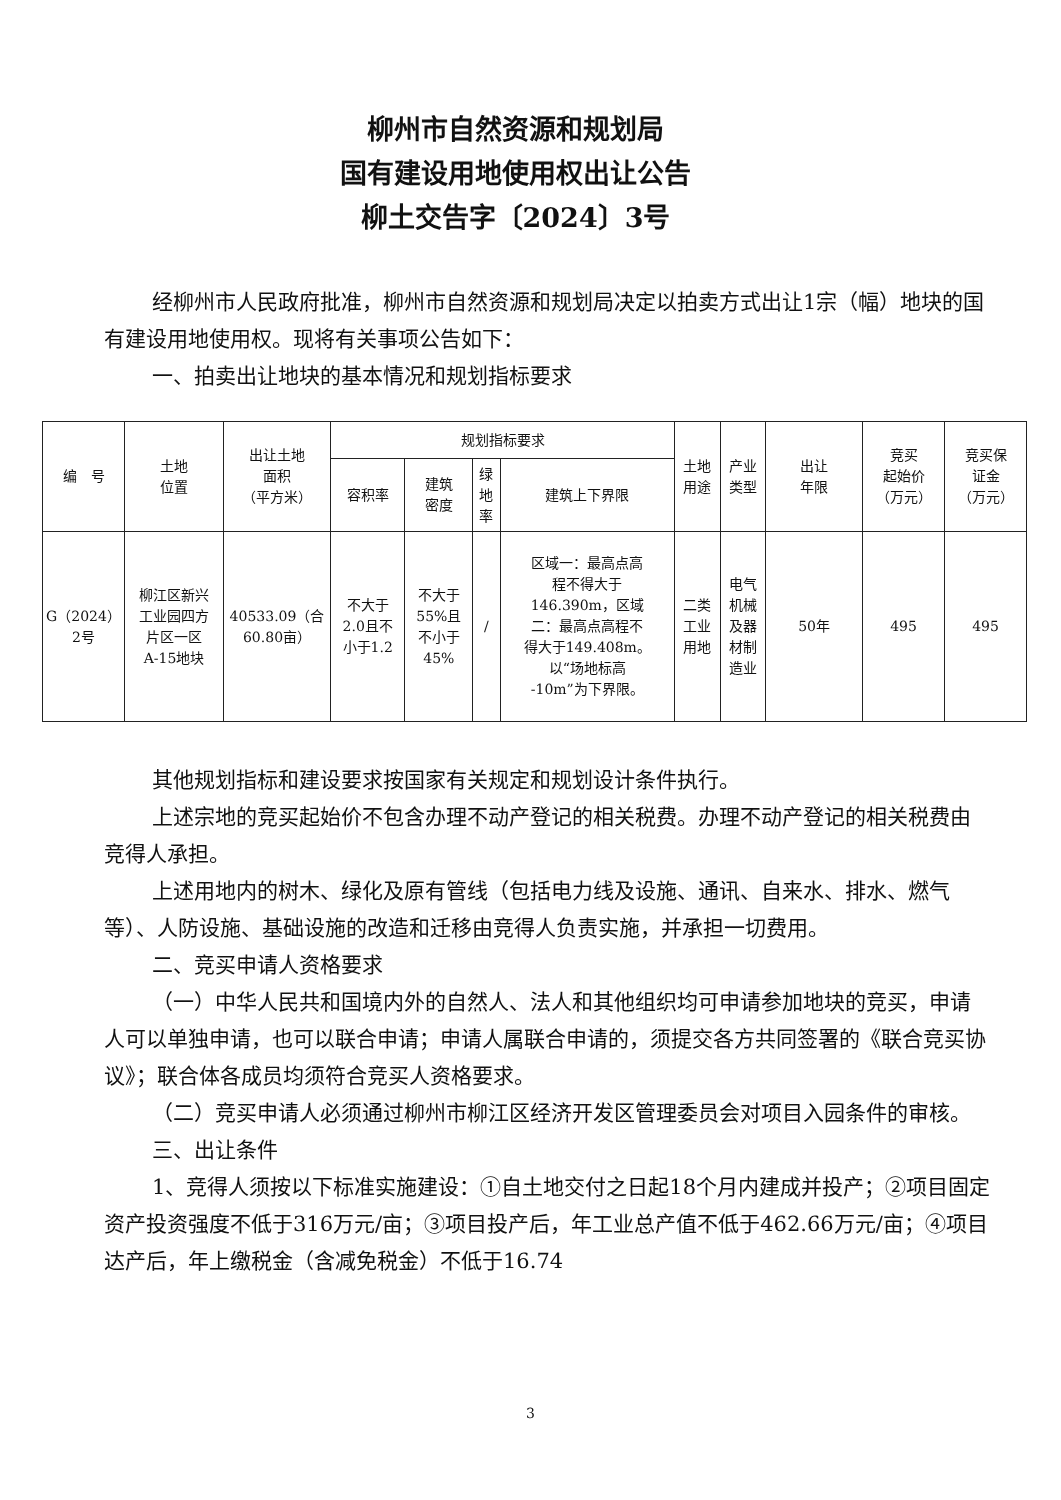柳州市自然资源和规划局
国有建设用地使用权出让公告
柳土交告字〔2024〕3号
经柳州市人民政府批准，柳州市自然资源和规划局决定以拍卖方式出让1宗（幅）地块的国有建设用地使用权。现将有关事项公告如下：
一、拍卖出让地块的基本情况和规划指标要求
| 编 号 | 土地 位置 | 出让土地 面积 （平方米） | 规划指标要求 | | | | 土地 用途 | 产业 类型 | 出让 年限 | 竞买 起始价 （万元） | 竞买保 证金 （万元） |
| --- | --- | --- | --- | --- | --- | --- | --- | --- | --- | --- | --- |
| | | | 容积率 | 建筑 密度 | 绿 地 率 | 建筑上下界限 | | | | | |
| G（2024） 2号 | 柳江区新兴 工业园四方 片区一区 A-15地块 | 40533.09（合 60.80亩） | 不大于 2.0且不 小于1.2 | 不大于 55%且 不小于 45% | / | 区域一：最高点高 程不得大于 146.390m，区域 二：最高点高程不 得大于149.408m。 以“场地标高 -10m”为下界限。 | 二类 工业 用地 | 电气 机械 及器 材制 造业 | 50年 | 495 | 495 |
其他规划指标和建设要求按国家有关规定和规划设计条件执行。
上述宗地的竞买起始价不包含办理不动产登记的相关税费。办理不动产登记的相关税费由竞得人承担。
上述用地内的树木、绿化及原有管线（包括电力线及设施、通讯、自来水、排水、燃气等）、人防设施、基础设施的改造和迁移由竞得人负责实施，并承担一切费用。
二、竞买申请人资格要求
（一）中华人民共和国境内外的自然人、法人和其他组织均可申请参加地块的竞买，申请人可以单独申请，也可以联合申请；申请人属联合申请的，须提交各方共同签署的《联合竞买协议》；联合体各成员均须符合竞买人资格要求。
（二）竞买申请人必须通过柳州市柳江区经济开发区管理委员会对项目入园条件的审核。
三、出让条件
1、竞得人须按以下标准实施建设：①自土地交付之日起18个月内建成并投产；②项目固定资产投资强度不低于316万元/亩；③项目投产后，年工业总产值不低于462.66万元/亩；④项目达产后，年上缴税金（含减免税金）不低于16.74
3